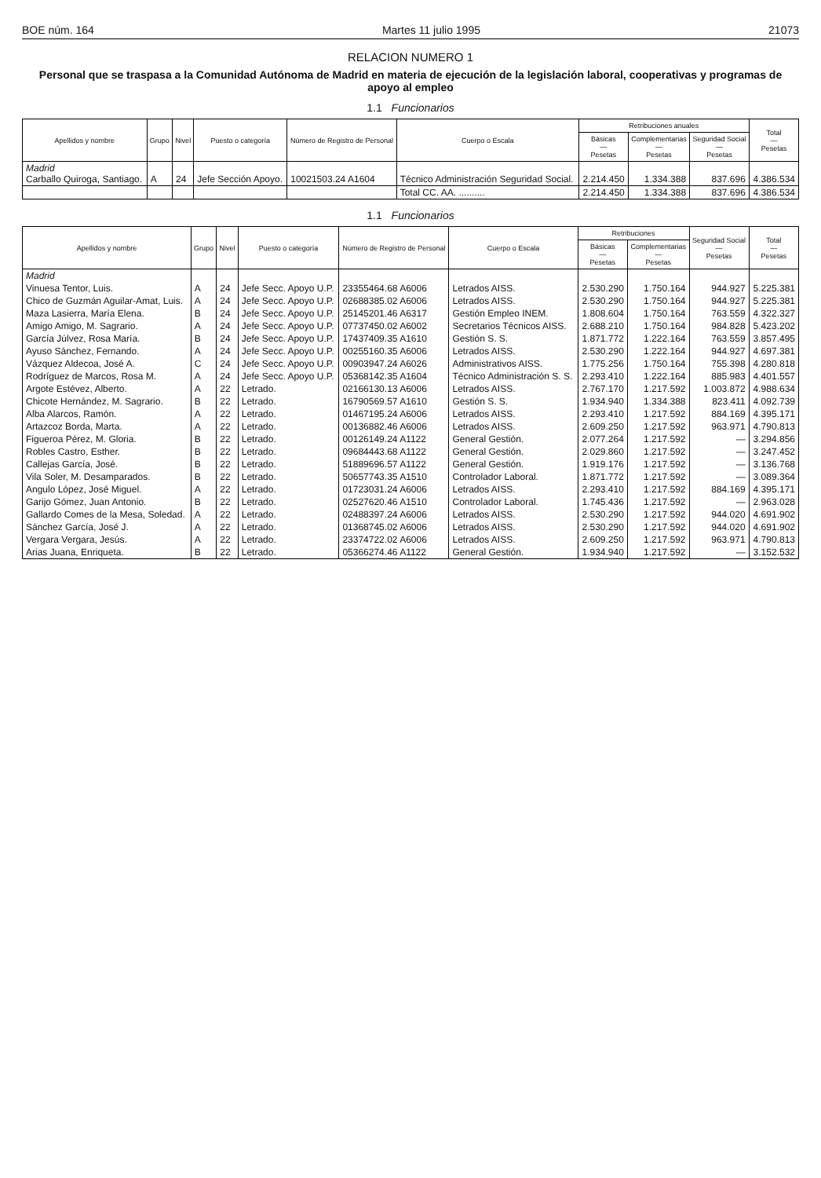BOE núm. 164 Martes 11 julio 1995 21073
RELACION NUMERO 1
Personal que se traspasa a la Comunidad Autónoma de Madrid en materia de ejecución de la legislación laboral, cooperativas y programas de apoyo al empleo
1.1 Funcionarios
| Apellidos y nombre | Grupo | Nivel | Puesto o categoría | Número de Registro de Personal | Cuerpo o Escala | Retribuciones anuales | | | Total — Pesetas |
| --- | --- | --- | --- | --- | --- | --- | --- | --- | --- |
| | | | | | | Básicas — Pesetas | Complementarias — Pesetas | Seguridad Social — Pesetas | |
| Madrid Carballo Quiroga, Santiago. | A | 24 | Jefe Sección Apoyo. | 10021503.24 A1604 | Técnico Administración Seguridad Social. | 2.214.450 | 1.334.388 | 837.696 | 4.386.534 |
| | | | | | Total CC. AA. .......... | 2.214.450 | 1.334.388 | 837.696 | 4.386.534 |
1.1 Funcionarios
| Apellidos y nombre | Grupo | Nivel | Puesto o categoría | Número de Registro de Personal | Cuerpo o Escala | Retribuciones | | Seguridad Social — Pesetas | Total — Pesetas |
| --- | --- | --- | --- | --- | --- | --- | --- | --- | --- |
| | | | | | | Básicas — Pesetas | Complementarias — Pesetas | | |
| Madrid | | | | | | | | | |
| Vinuesa Tentor, Luis. | A | 24 | Jefe Secc. Apoyo U.P. | 23355464.68 A6006 | Letrados AISS. | 2.530.290 | 1.750.164 | 944.927 | 5.225.381 |
| Chico de Guzmán Aguilar-Amat, Luis. | A | 24 | Jefe Secc. Apoyo U.P. | 02688385.02 A6006 | Letrados AISS. | 2.530.290 | 1.750.164 | 944.927 | 5.225.381 |
| Maza Lasierra, María Elena. | B | 24 | Jefe Secc. Apoyo U.P. | 25145201.46 A6317 | Gestión Empleo INEM. | 1.808.604 | 1.750.164 | 763.559 | 4.322.327 |
| Amigo Amigo, M. Sagrario. | A | 24 | Jefe Secc. Apoyo U.P. | 07737450.02 A6002 | Secretarios Técnicos AISS. | 2.688.210 | 1.750.164 | 984.828 | 5.423.202 |
| García Júlvez, Rosa María. | B | 24 | Jefe Secc. Apoyo U.P. | 17437409.35 A1610 | Gestión S. S. | 1.871.772 | 1.222.164 | 763.559 | 3.857.495 |
| Ayuso Sánchez, Fernando. | A | 24 | Jefe Secc. Apoyo U.P. | 00255160.35 A6006 | Letrados AISS. | 2.530.290 | 1.222.164 | 944.927 | 4.697.381 |
| Vázquez Aldecoa, José A. | C | 24 | Jefe Secc. Apoyo U.P. | 00903947.24 A6026 | Administrativos AISS. | 1.775.256 | 1.750.164 | 755.398 | 4.280.818 |
| Rodríguez de Marcos, Rosa M. | A | 24 | Jefe Secc. Apoyo U.P. | 05368142.35 A1604 | Técnico Administración S. S. | 2.293.410 | 1.222.164 | 885.983 | 4.401.557 |
| Argote Estévez, Alberto. | A | 22 | Letrado. | 02166130.13 A6006 | Letrados AISS. | 2.767.170 | 1.217.592 | 1.003.872 | 4.988.634 |
| Chicote Hernández, M. Sagrario. | B | 22 | Letrado. | 16790569.57 A1610 | Gestión S. S. | 1.934.940 | 1.334.388 | 823.411 | 4.092.739 |
| Alba Alarcos, Ramón. | A | 22 | Letrado. | 01467195.24 A6006 | Letrados AISS. | 2.293.410 | 1.217.592 | 884.169 | 4.395.171 |
| Artazcoz Borda, Marta. | A | 22 | Letrado. | 00136882.46 A6006 | Letrados AISS. | 2.609.250 | 1.217.592 | 963.971 | 4.790.813 |
| Figueroa Pérez, M. Gloria. | B | 22 | Letrado. | 00126149.24 A1122 | General Gestión. | 2.077.264 | 1.217.592 | — | 3.294.856 |
| Robles Castro, Esther. | B | 22 | Letrado. | 09684443.68 A1122 | General Gestión. | 2.029.860 | 1.217.592 | — | 3.247.452 |
| Callejas García, José. | B | 22 | Letrado. | 51889696.57 A1122 | General Gestión. | 1.919.176 | 1.217.592 | — | 3.136.768 |
| Vila Soler, M. Desamparados. | B | 22 | Letrado. | 50657743.35 A1510 | Controlador Laboral. | 1.871.772 | 1.217.592 | — | 3.089.364 |
| Angulo López, José Miguel. | A | 22 | Letrado. | 01723031.24 A6006 | Letrados AISS. | 2.293.410 | 1.217.592 | 884.169 | 4.395.171 |
| Garijo Gómez, Juan Antonio. | B | 22 | Letrado. | 02527620.46 A1510 | Controlador Laboral. | 1.745.436 | 1.217.592 | — | 2.963.028 |
| Gallardo Comes de la Mesa, Soledad. | A | 22 | Letrado. | 02488397.24 A6006 | Letrados AISS. | 2.530.290 | 1.217.592 | 944.020 | 4.691.902 |
| Sánchez García, José J. | A | 22 | Letrado. | 01368745.02 A6006 | Letrados AISS. | 2.530.290 | 1.217.592 | 944.020 | 4.691.902 |
| Vergara Vergara, Jesús. | A | 22 | Letrado. | 23374722.02 A6006 | Letrados AISS. | 2.609.250 | 1.217.592 | 963.971 | 4.790.813 |
| Arias Juana, Enriqueta. | B | 22 | Letrado. | 05366274.46 A1122 | General Gestión. | 1.934.940 | 1.217.592 | — | 3.152.532 |